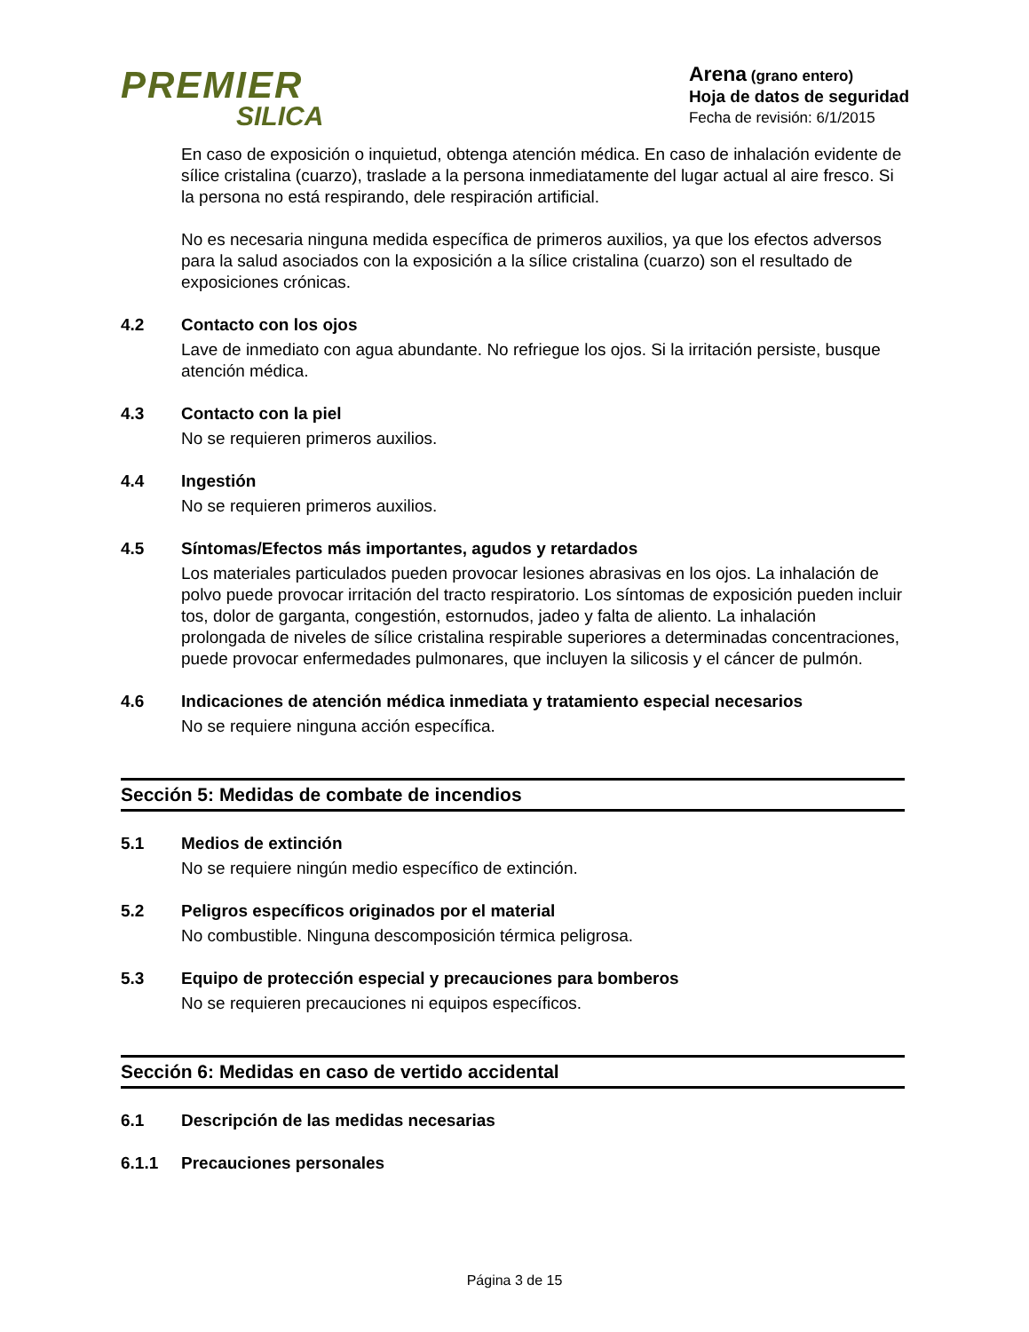PREMIER
SILICA
Arena (grano entero)
Hoja de datos de seguridad
Fecha de revisión: 6/1/2015
En caso de exposición o inquietud, obtenga atención médica. En caso de inhalación evidente de sílice cristalina (cuarzo), traslade a la persona inmediatamente del lugar actual al aire fresco. Si la persona no está respirando, dele respiración artificial.
No es necesaria ninguna medida específica de primeros auxilios, ya que los efectos adversos para la salud asociados con la exposición a la sílice cristalina (cuarzo) son el resultado de exposiciones crónicas.
4.2 Contacto con los ojos
Lave de inmediato con agua abundante. No refriegue los ojos. Si la irritación persiste, busque atención médica.
4.3 Contacto con la piel
No se requieren primeros auxilios.
4.4 Ingestión
No se requieren primeros auxilios.
4.5 Síntomas/Efectos más importantes, agudos y retardados
Los materiales particulados pueden provocar lesiones abrasivas en los ojos. La inhalación de polvo puede provocar irritación del tracto respiratorio. Los síntomas de exposición pueden incluir tos, dolor de garganta, congestión, estornudos, jadeo y falta de aliento. La inhalación prolongada de niveles de sílice cristalina respirable superiores a determinadas concentraciones, puede provocar enfermedades pulmonares, que incluyen la silicosis y el cáncer de pulmón.
4.6 Indicaciones de atención médica inmediata y tratamiento especial necesarios
No se requiere ninguna acción específica.
Sección 5: Medidas de combate de incendios
5.1 Medios de extinción
No se requiere ningún medio específico de extinción.
5.2 Peligros específicos originados por el material
No combustible. Ninguna descomposición térmica peligrosa.
5.3 Equipo de protección especial y precauciones para bomberos
No se requieren precauciones ni equipos específicos.
Sección 6: Medidas en caso de vertido accidental
6.1 Descripción de las medidas necesarias
6.1.1 Precauciones personales
Página 3 de 15